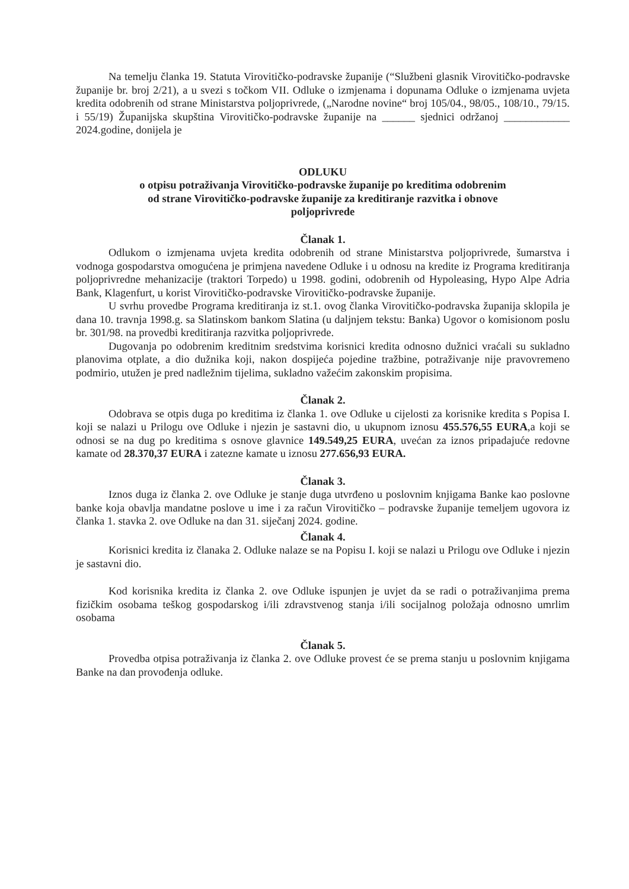Na temelju članka 19. Statuta Virovitičko-podravske županije (“Službeni glasnik Virovitičko-podravske županije br. broj 2/21), a u svezi s točkom VII. Odluke o izmjenama i dopunama Odluke o izmjenama uvjeta kredita odobrenih od strane Ministarstva poljoprivrede, („Narodne novine“ broj 105/04., 98/05., 108/10., 79/15. i 55/19) Županijska skupština Virovitičko-podravske županije na ______ sjednici održanoj ____________ 2024.godine, donijela je
ODLUKU
o otpisu potraživanja Virovitičko-podravske županije po kreditima odobrenim
od strane Virovitičko-podravske županije za kreditiranje razvitka i obnove
poljoprivrede
Članak 1.
Odlukom o izmjenama uvjeta kredita odobrenih od strane Ministarstva poljoprivrede, šumarstva i vodnoga gospodarstva omogućena je primjena navedene Odluke i u odnosu na kredite iz Programa kreditiranja poljoprivredne mehanizacije (traktori Torpedo) u 1998. godini, odobrenih od Hypoleasing, Hypo Alpe Adria Bank, Klagenfurt, u korist Virovitičko-podravske Virovitičko-podravske županije.
U svrhu provedbe Programa kreditiranja iz st.1. ovog članka Virovitičko-podravska županija sklopila je dana 10. travnja 1998.g. sa Slatinskom bankom Slatina (u daljnjem tekstu: Banka) Ugovor o komisionom poslu br. 301/98. na provedbi kreditiranja razvitka poljoprivrede.
Dugovanja po odobrenim kreditnim sredstvima korisnici kredita odnosno dužnici vraćali su sukladno planovima otplate, a dio dužnika koji, nakon dospijeća pojedine tražbine, potraživanje nije pravovremeno podmirio, utužen je pred nadležnim tijelima, sukladno važećim zakonskim propisima.
Članak 2.
Odobrava se otpis duga po kreditima iz članka 1. ove Odluke u cijelosti za korisnike kredita s Popisa I. koji se nalazi u Prilogu ove Odluke i njezin je sastavni dio, u ukupnom iznosu 455.576,55 EURA,a koji se odnosi se na dug po kreditima s osnove glavnice 149.549,25 EURA, uvećan za iznos pripadajuće redovne kamate od 28.370,37 EURA i zatezne kamate u iznosu 277.656,93 EURA.
Članak 3.
Iznos duga iz članka 2. ove Odluke je stanje duga utvrđeno u poslovnim knjigama Banke kao poslovne banke koja obavlja mandatne poslove u ime i za račun Virovitičko – podravske županije temeljem ugovora iz članka 1. stavka 2. ove Odluke na dan 31. siječanj 2024. godine.
Članak 4.
Korisnici kredita iz članaka 2. Odluke nalaze se na Popisu I. koji se nalazi u Prilogu ove Odluke i njezin je sastavni dio.
Kod korisnika kredita iz članka 2. ove Odluke ispunjen je uvjet da se radi o potraživanjima prema fizičkim osobama teškog gospodarskog i/ili zdravstvenog stanja i/ili socijalnog položaja odnosno umrlim osobama
Članak 5.
Provedba otpisa potraživanja iz članka 2. ove Odluke provest će se prema stanju u poslovnim knjigama Banke na dan provođenja odluke.